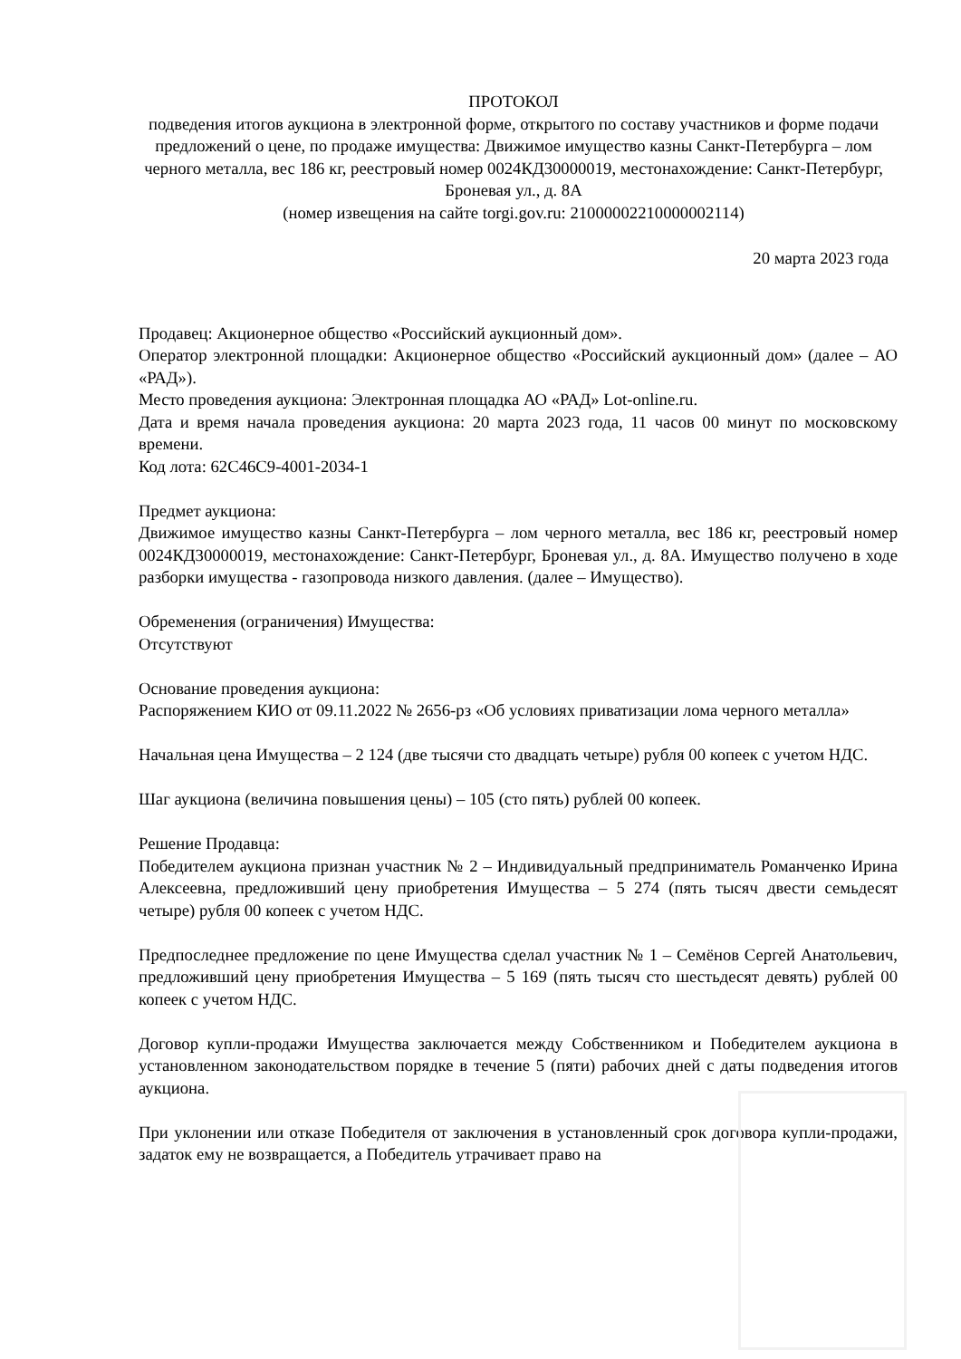ПРОТОКОЛ
подведения итогов аукциона в электронной форме, открытого по составу участников и форме подачи предложений о цене, по продаже имущества: Движимое имущество казны Санкт-Петербурга – лом черного металла, вес 186 кг, реестровый номер 0024КД30000019, местонахождение: Санкт-Петербург, Броневая ул., д. 8А
(номер извещения на сайте torgi.gov.ru: 21000002210000002114)
20 марта 2023 года
Продавец: Акционерное общество «Российский аукционный дом».
Оператор электронной площадки: Акционерное общество «Российский аукционный дом» (далее – АО «РАД»).
Место проведения аукциона: Электронная площадка АО «РАД» Lot-online.ru.
Дата и время начала проведения аукциона: 20 марта 2023 года, 11 часов 00 минут по московскому времени.
Код лота: 62C46C9-4001-2034-1
Предмет аукциона:
Движимое имущество казны Санкт-Петербурга – лом черного металла, вес 186 кг, реестровый номер 0024КД30000019, местонахождение: Санкт-Петербург, Броневая ул., д. 8А. Имущество получено в ходе разборки имущества - газопровода низкого давления. (далее – Имущество).
Обременения (ограничения) Имущества:
Отсутствуют
Основание проведения аукциона:
Распоряжением КИО от 09.11.2022 № 2656-рз «Об условиях приватизации лома черного металла»
Начальная цена Имущества – 2 124 (две тысячи сто двадцать четыре) рубля 00 копеек с учетом НДС.
Шаг аукциона (величина повышения цены) – 105 (сто пять) рублей 00 копеек.
Решение Продавца:
Победителем аукциона признан участник № 2 – Индивидуальный предприниматель Романченко Ирина Алексеевна, предложивший цену приобретения Имущества – 5 274 (пять тысяч двести семьдесят четыре) рубля 00 копеек с учетом НДС.
Предпоследнее предложение по цене Имущества сделал участник № 1 – Семёнов Сергей Анатольевич, предложивший цену приобретения Имущества – 5 169 (пять тысяч сто шестьдесят девять) рублей 00 копеек с учетом НДС.
Договор купли-продажи Имущества заключается между Собственником и Победителем аукциона в установленном законодательством порядке в течение 5 (пяти) рабочих дней с даты подведения итогов аукциона.
При уклонении или отказе Победителя от заключения в установленный срок договора купли-продажи, задаток ему не возвращается, а Победитель утрачивает право на